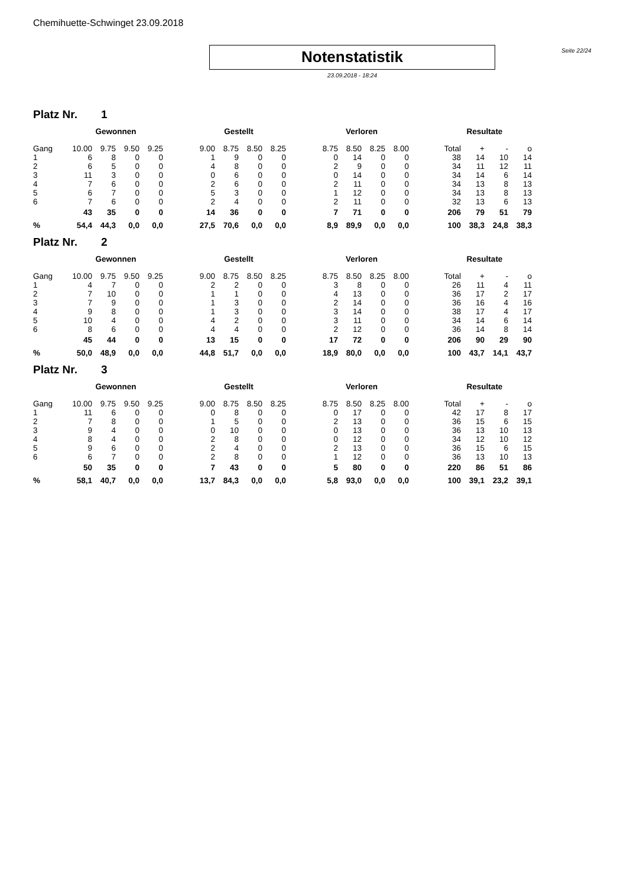Chemihuette-Schwinget 23.09.2018
Notenstatistik
Seite 22/24
23.09.2018 - 18:24
Platz Nr. 1
| | Gewonnen | | | | | Gestellt | | | | | Verloren | | | | | Resultate | | | |
| --- | --- | --- | --- | --- | --- | --- | --- | --- | --- | --- | --- | --- | --- | --- | --- | --- | --- | --- | --- |
| Gang | 10.00 | 9.75 | 9.50 | 9.25 | | 9.00 | 8.75 | 8.50 | 8.25 | | 8.75 | 8.50 | 8.25 | 8.00 | | Total | + | - | o |
| 1 | 6 | 8 | 0 | 0 | | 1 | 9 | 0 | 0 | | 0 | 14 | 0 | 0 | | 38 | 14 | 10 | 14 |
| 2 | 6 | 5 | 0 | 0 | | 4 | 8 | 0 | 0 | | 2 | 9 | 0 | 0 | | 34 | 11 | 12 | 11 |
| 3 | 11 | 3 | 0 | 0 | | 0 | 6 | 0 | 0 | | 0 | 14 | 0 | 0 | | 34 | 14 | 6 | 14 |
| 4 | 7 | 6 | 0 | 0 | | 2 | 6 | 0 | 0 | | 2 | 11 | 0 | 0 | | 34 | 13 | 8 | 13 |
| 5 | 6 | 7 | 0 | 0 | | 5 | 3 | 0 | 0 | | 1 | 12 | 0 | 0 | | 34 | 13 | 8 | 13 |
| 6 | 7 | 6 | 0 | 0 | | 2 | 4 | 0 | 0 | | 2 | 11 | 0 | 0 | | 32 | 13 | 6 | 13 |
| | 43 | 35 | 0 | 0 | | 14 | 36 | 0 | 0 | | 7 | 71 | 0 | 0 | | 206 | 79 | 51 | 79 |
| % | 54,4 | 44,3 | 0,0 | 0,0 | | 27,5 | 70,6 | 0,0 | 0,0 | | 8,9 | 89,9 | 0,0 | 0,0 | | 100 | 38,3 | 24,8 | 38,3 |
Platz Nr. 2
| | Gewonnen | | | | | Gestellt | | | | | Verloren | | | | | Resultate | | | |
| --- | --- | --- | --- | --- | --- | --- | --- | --- | --- | --- | --- | --- | --- | --- | --- | --- | --- | --- | --- |
| Gang | 10.00 | 9.75 | 9.50 | 9.25 | | 9.00 | 8.75 | 8.50 | 8.25 | | 8.75 | 8.50 | 8.25 | 8.00 | | Total | + | - | o |
| 1 | 4 | 7 | 0 | 0 | | 2 | 2 | 0 | 0 | | 3 | 8 | 0 | 0 | | 26 | 11 | 4 | 11 |
| 2 | 7 | 10 | 0 | 0 | | 1 | 1 | 0 | 0 | | 4 | 13 | 0 | 0 | | 36 | 17 | 2 | 17 |
| 3 | 7 | 9 | 0 | 0 | | 1 | 3 | 0 | 0 | | 2 | 14 | 0 | 0 | | 36 | 16 | 4 | 16 |
| 4 | 9 | 8 | 0 | 0 | | 1 | 3 | 0 | 0 | | 3 | 14 | 0 | 0 | | 38 | 17 | 4 | 17 |
| 5 | 10 | 4 | 0 | 0 | | 4 | 2 | 0 | 0 | | 3 | 11 | 0 | 0 | | 34 | 14 | 6 | 14 |
| 6 | 8 | 6 | 0 | 0 | | 4 | 4 | 0 | 0 | | 2 | 12 | 0 | 0 | | 36 | 14 | 8 | 14 |
| | 45 | 44 | 0 | 0 | | 13 | 15 | 0 | 0 | | 17 | 72 | 0 | 0 | | 206 | 90 | 29 | 90 |
| % | 50,0 | 48,9 | 0,0 | 0,0 | | 44,8 | 51,7 | 0,0 | 0,0 | | 18,9 | 80,0 | 0,0 | 0,0 | | 100 | 43,7 | 14,1 | 43,7 |
Platz Nr. 3
| | Gewonnen | | | | | Gestellt | | | | | Verloren | | | | | Resultate | | | |
| --- | --- | --- | --- | --- | --- | --- | --- | --- | --- | --- | --- | --- | --- | --- | --- | --- | --- | --- | --- |
| Gang | 10.00 | 9.75 | 9.50 | 9.25 | | 9.00 | 8.75 | 8.50 | 8.25 | | 8.75 | 8.50 | 8.25 | 8.00 | | Total | + | - | o |
| 1 | 11 | 6 | 0 | 0 | | 0 | 8 | 0 | 0 | | 0 | 17 | 0 | 0 | | 42 | 17 | 8 | 17 |
| 2 | 7 | 8 | 0 | 0 | | 1 | 5 | 0 | 0 | | 2 | 13 | 0 | 0 | | 36 | 15 | 6 | 15 |
| 3 | 9 | 4 | 0 | 0 | | 0 | 10 | 0 | 0 | | 0 | 13 | 0 | 0 | | 36 | 13 | 10 | 13 |
| 4 | 8 | 4 | 0 | 0 | | 2 | 8 | 0 | 0 | | 0 | 12 | 0 | 0 | | 34 | 12 | 10 | 12 |
| 5 | 9 | 6 | 0 | 0 | | 2 | 4 | 0 | 0 | | 2 | 13 | 0 | 0 | | 36 | 15 | 6 | 15 |
| 6 | 6 | 7 | 0 | 0 | | 2 | 8 | 0 | 0 | | 1 | 12 | 0 | 0 | | 36 | 13 | 10 | 13 |
| | 50 | 35 | 0 | 0 | | 7 | 43 | 0 | 0 | | 5 | 80 | 0 | 0 | | 220 | 86 | 51 | 86 |
| % | 58,1 | 40,7 | 0,0 | 0,0 | | 13,7 | 84,3 | 0,0 | 0,0 | | 5,8 | 93,0 | 0,0 | 0,0 | | 100 | 39,1 | 23,2 | 39,1 |